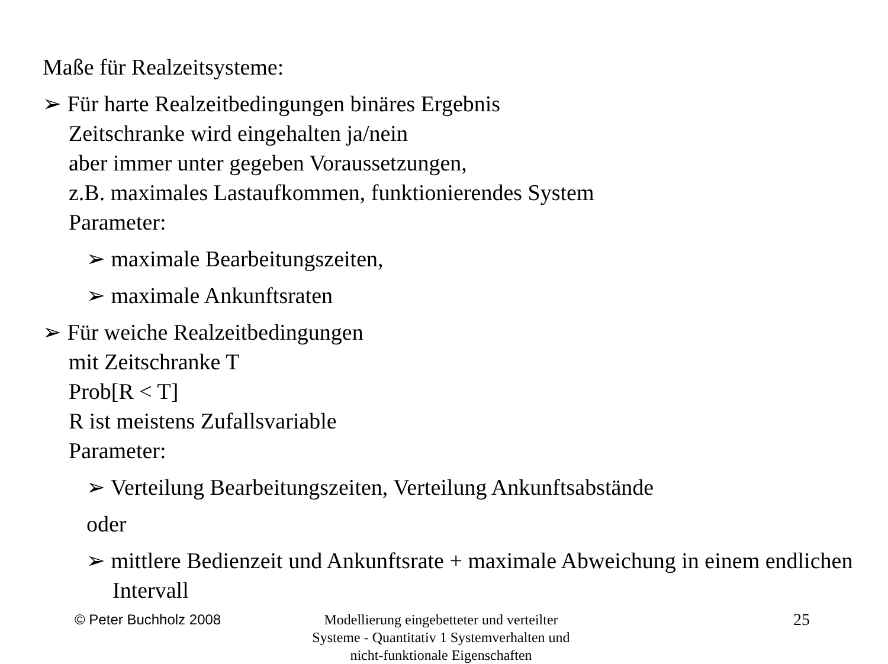Maße für Realzeitsysteme:
➢ Für harte Realzeitbedingungen binäres Ergebnis
Zeitschranke wird eingehalten ja/nein
aber immer unter gegeben Voraussetzungen,
z.B. maximales Lastaufkommen, funktionierendes System
Parameter:
➢ maximale Bearbeitungszeiten,
➢ maximale Ankunftsraten
➢ Für weiche Realzeitbedingungen
mit Zeitschranke T
Prob[R < T]
R ist meistens Zufallsvariable
Parameter:
➢ Verteilung Bearbeitungszeiten, Verteilung Ankunftsabstände
oder
➢ mittlere Bedienzeit und Ankunftsrate + maximale Abweichung in einem endlichen Intervall
© Peter Buchholz 2008 Modellierung eingebetteter und verteilter Systeme - Quantitativ 1 Systemverhalten und nicht-funktionale Eigenschaften 25